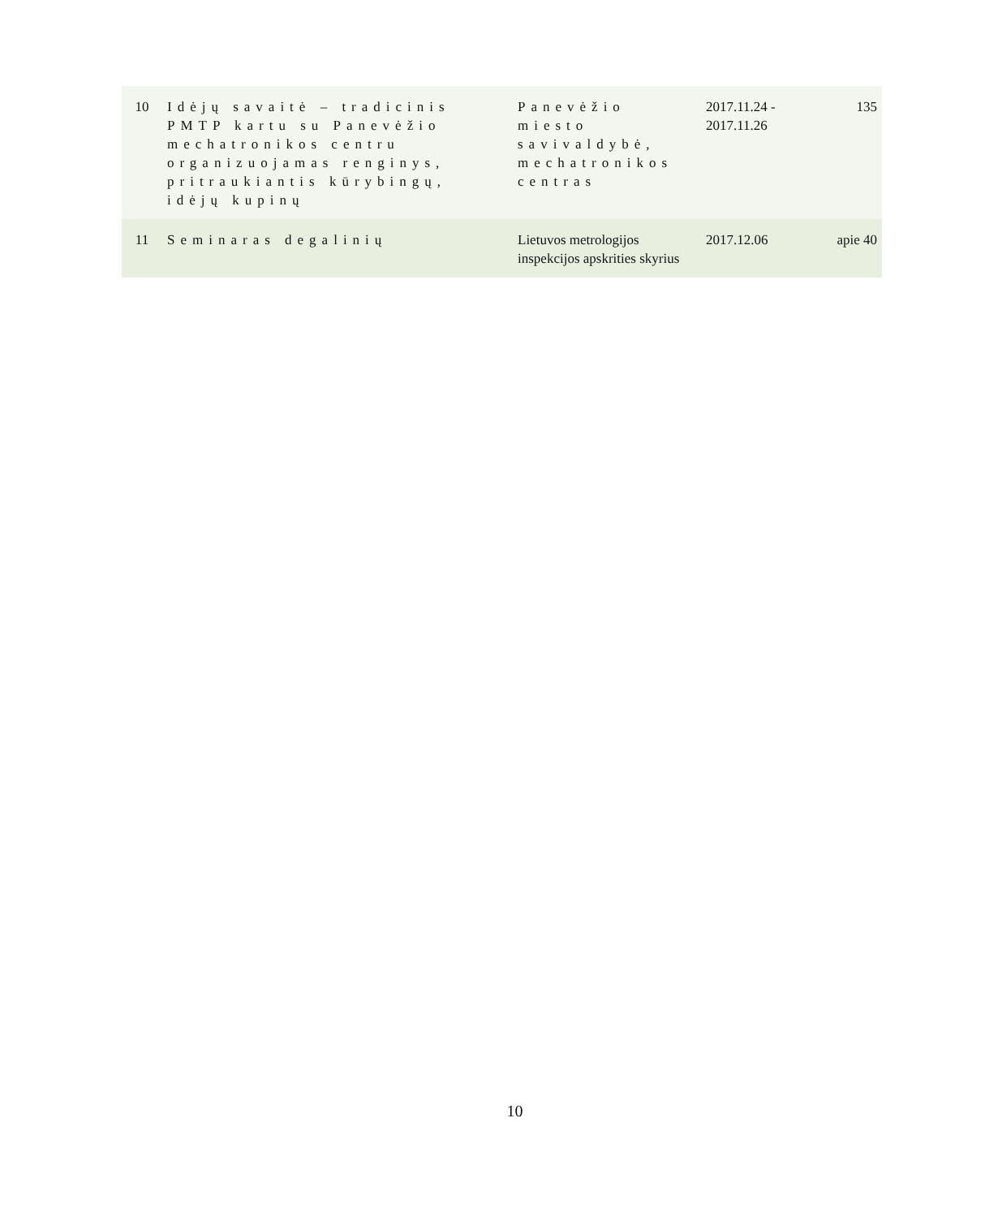| 10 | Idėjų savaitė – tradicinis PMTP kartu su Panevėžio mechatronikos centru organizuojamas renginys, pritraukiantis kūrybingų, idėjų kupinų | Panevėžio miesto savivaldybė, mechatronikos centras | 2017.11.24 - 2017.11.26 | 135 |
| 11 | Seminaras degalinių | Lietuvos metrologijos inspekcijos apskrities skyrius | 2017.12.06 | apie 40 |
10